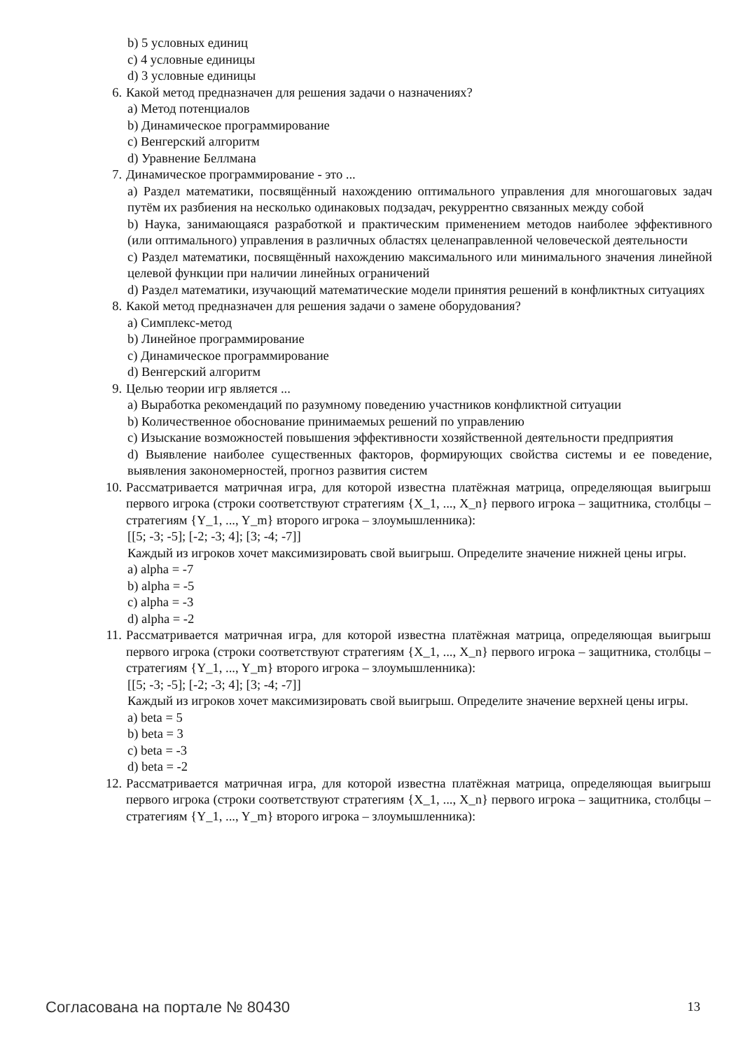b) 5 условных единиц
c) 4 условные единицы
d) 3 условные единицы
6. Какой метод предназначен для решения задачи о назначениях?
a) Метод потенциалов
b) Динамическое программирование
c) Венгерский алгоритм
d) Уравнение Беллмана
7. Динамическое программирование - это ...
a) Раздел математики, посвящённый нахождению оптимального управления для многошаговых задач путём их разбиения на несколько одинаковых подзадач, рекуррентно связанных между собой
b) Наука, занимающаяся разработкой и практическим применением методов наиболее эффективного (или оптимального) управления в различных областях целенаправленной человеческой деятельности
c) Раздел математики, посвящённый нахождению максимального или минимального значения линейной целевой функции при наличии линейных ограничений
d) Раздел математики, изучающий математические модели принятия решений в конфликтных ситуациях
8. Какой метод предназначен для решения задачи о замене оборудования?
a) Симплекс-метод
b) Линейное программирование
c) Динамическое программирование
d) Венгерский алгоритм
9. Целью теории игр является ...
a) Выработка рекомендаций по разумному поведению участников конфликтной ситуации
b) Количественное обоснование принимаемых решений по управлению
c) Изыскание возможностей повышения эффективности хозяйственной деятельности предприятия
d) Выявление наиболее существенных факторов, формирующих свойства системы и ее поведение, выявления закономерностей, прогноз развития систем
10. Рассматривается матричная игра, для которой известна платёжная матрица, определяющая выигрыш первого игрока (строки соответствуют стратегиям {X_1, ..., X_n} первого игрока – защитника, столбцы – стратегиям {Y_1, ..., Y_m} второго игрока – злоумышленника):
[[5; -3; -5]; [-2; -3; 4]; [3; -4; -7]]
Каждый из игроков хочет максимизировать свой выигрыш. Определите значение нижней цены игры.
a) alpha = -7
b) alpha = -5
c) alpha = -3
d) alpha = -2
11. Рассматривается матричная игра, для которой известна платёжная матрица, определяющая выигрыш первого игрока (строки соответствуют стратегиям {X_1, ..., X_n} первого игрока – защитника, столбцы – стратегиям {Y_1, ..., Y_m} второго игрока – злоумышленника):
[[5; -3; -5]; [-2; -3; 4]; [3; -4; -7]]
Каждый из игроков хочет максимизировать свой выигрыш. Определите значение верхней цены игры.
a) beta = 5
b) beta = 3
c) beta = -3
d) beta = -2
12. Рассматривается матричная игра, для которой известна платёжная матрица, определяющая выигрыш первого игрока (строки соответствуют стратегиям {X_1, ..., X_n} первого игрока – защитника, столбцы – стратегиям {Y_1, ..., Y_m} второго игрока – злоумышленника):
Согласована на портале № 80430 13